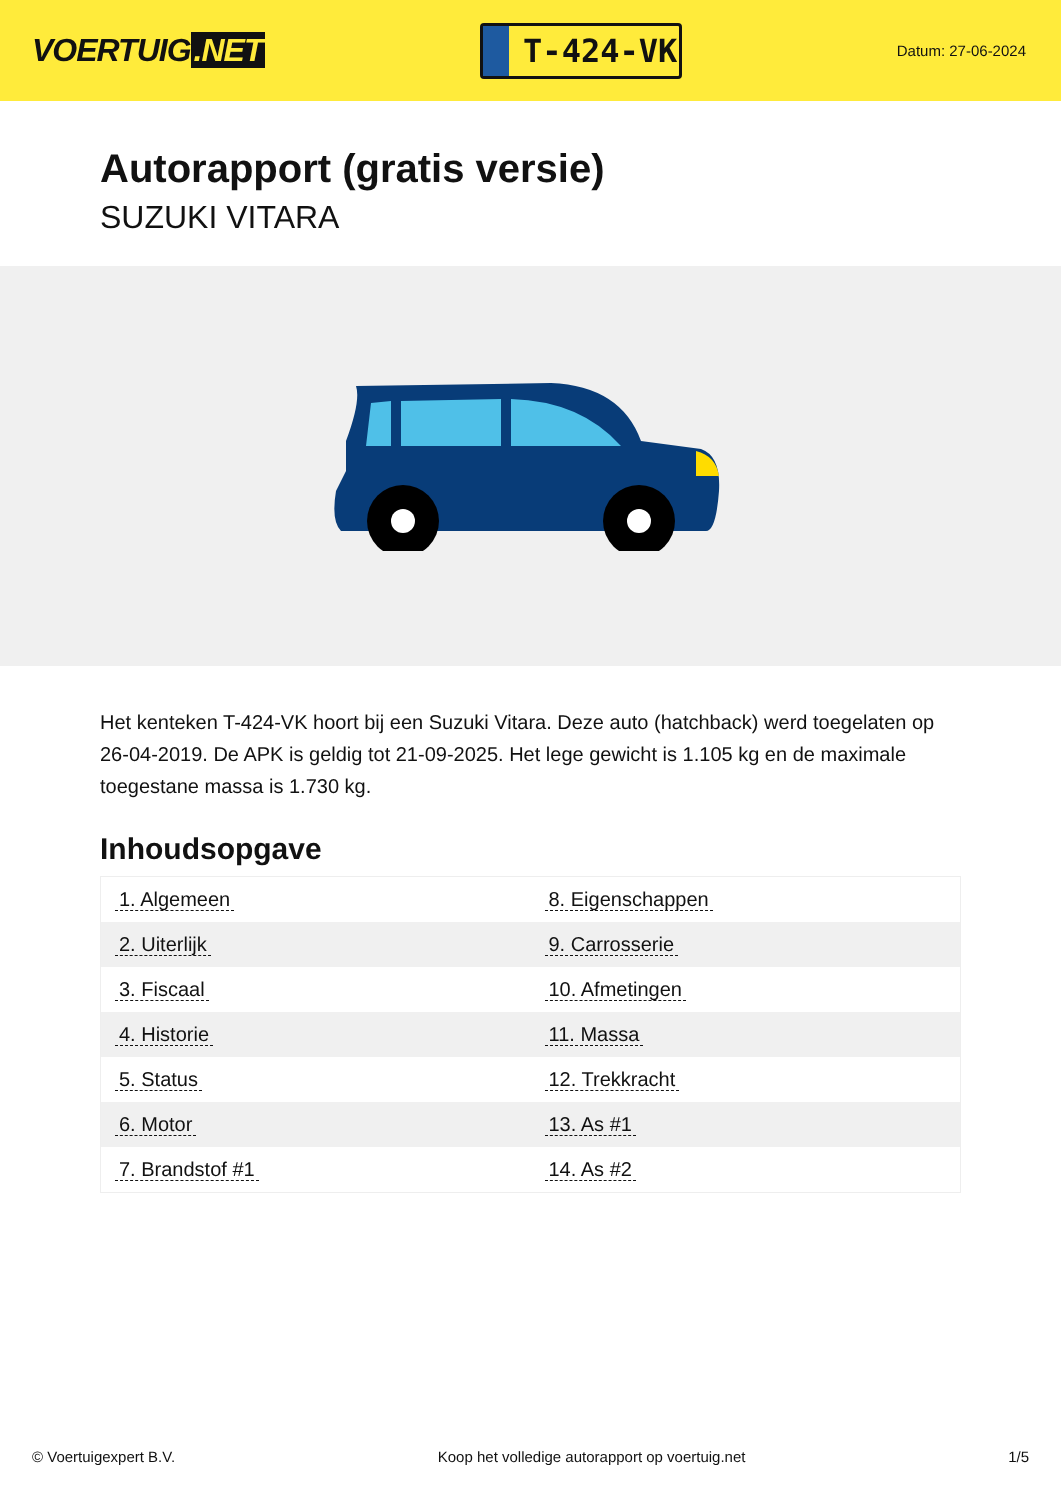VOERTUIG.NET
T-424-VK
Datum: 27-06-2024
Autorapport (gratis versie)
SUZUKI VITARA
Het kenteken T-424-VK hoort bij een Suzuki Vitara. Deze auto (hatchback) werd toegelaten op 26-04-2019. De APK is geldig tot 21-09-2025. Het lege gewicht is 1.105 kg en de maximale toegestane massa is 1.730 kg.
Inhoudsopgave
| 1. Algemeen | 8. Eigenschappen |
| 2. Uiterlijk | 9. Carrosserie |
| 3. Fiscaal | 10. Afmetingen |
| 4. Historie | 11. Massa |
| 5. Status | 12. Trekkracht |
| 6. Motor | 13. As #1 |
| 7. Brandstof #1 | 14. As #2 |
© Voertuigexpert B.V. Koop het volledige autorapport op voertuig.net 1/5